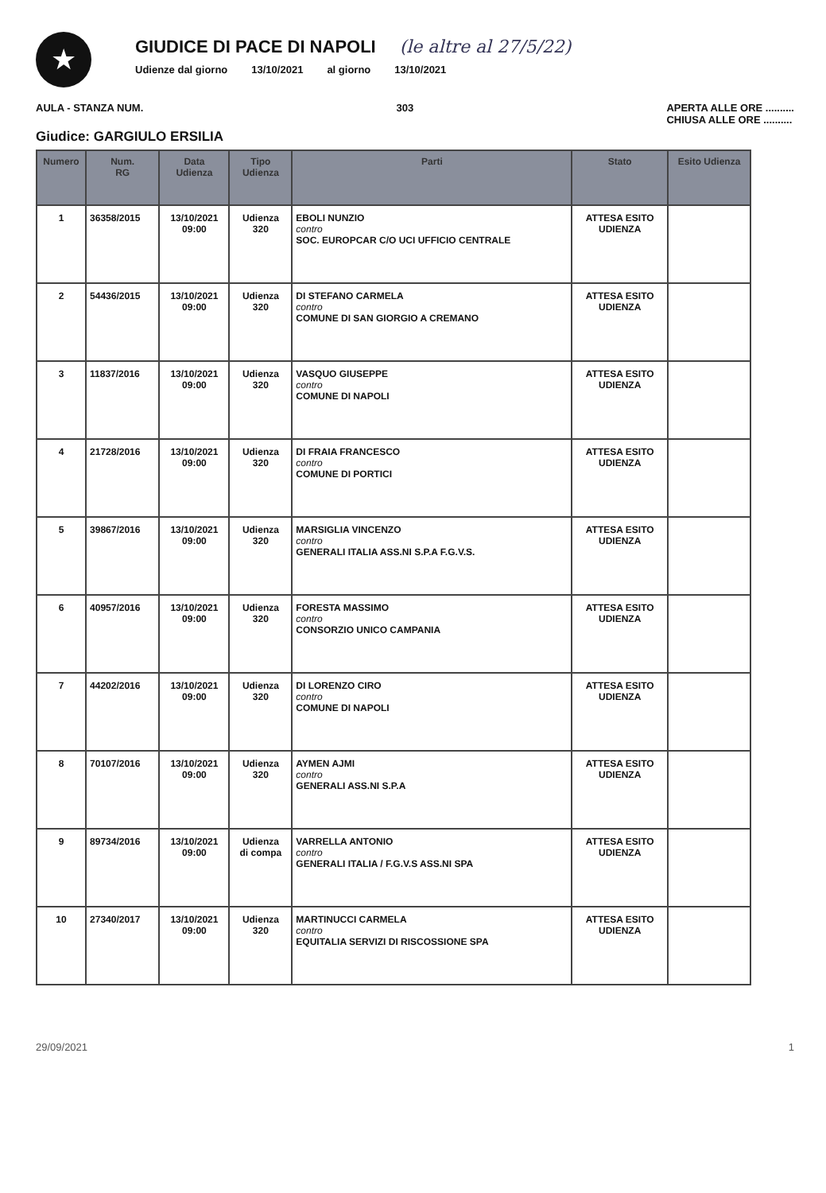★
GIUDICE DI PACE DI NAPOLI
(le altre al 27/5/22)
Udienze dal giorno 13/10/2021 al giorno 13/10/2021
AULA - STANZA NUM. 303 APERTA ALLE ORE ..........
CHIUSA ALLE ORE ..........
Giudice: GARGIULO ERSILIA
| Numero | Num. RG | Data Udienza | Tipo Udienza | Parti | Stato | Esito Udienza |
| --- | --- | --- | --- | --- | --- | --- |
| 1 | 36358/2015 | 13/10/2021 09:00 | Udienza 320 | EBOLI NUNZIO contro SOC. EUROPCAR C/O UCI UFFICIO CENTRALE | ATTESA ESITO UDIENZA | |
| 2 | 54436/2015 | 13/10/2021 09:00 | Udienza 320 | DI STEFANO CARMELA contro COMUNE DI SAN GIORGIO A CREMANO | ATTESA ESITO UDIENZA | |
| 3 | 11837/2016 | 13/10/2021 09:00 | Udienza 320 | VASQUO GIUSEPPE contro COMUNE DI NAPOLI | ATTESA ESITO UDIENZA | |
| 4 | 21728/2016 | 13/10/2021 09:00 | Udienza 320 | DI FRAIA FRANCESCO contro COMUNE DI PORTICI | ATTESA ESITO UDIENZA | |
| 5 | 39867/2016 | 13/10/2021 09:00 | Udienza 320 | MARSIGLIA VINCENZO contro GENERALI ITALIA ASS.NI S.P.A F.G.V.S. | ATTESA ESITO UDIENZA | |
| 6 | 40957/2016 | 13/10/2021 09:00 | Udienza 320 | FORESTA MASSIMO contro CONSORZIO UNICO CAMPANIA | ATTESA ESITO UDIENZA | |
| 7 | 44202/2016 | 13/10/2021 09:00 | Udienza 320 | DI LORENZO CIRO contro COMUNE DI NAPOLI | ATTESA ESITO UDIENZA | |
| 8 | 70107/2016 | 13/10/2021 09:00 | Udienza 320 | AYMEN AJMI contro GENERALI ASS.NI S.P.A | ATTESA ESITO UDIENZA | |
| 9 | 89734/2016 | 13/10/2021 09:00 | Udienza di compa | VARRELLA ANTONIO contro GENERALI ITALIA / F.G.V.S ASS.NI SPA | ATTESA ESITO UDIENZA | |
| 10 | 27340/2017 | 13/10/2021 09:00 | Udienza 320 | MARTINUCCI CARMELA contro EQUITALIA SERVIZI DI RISCOSSIONE SPA | ATTESA ESITO UDIENZA | |
29/09/2021 1